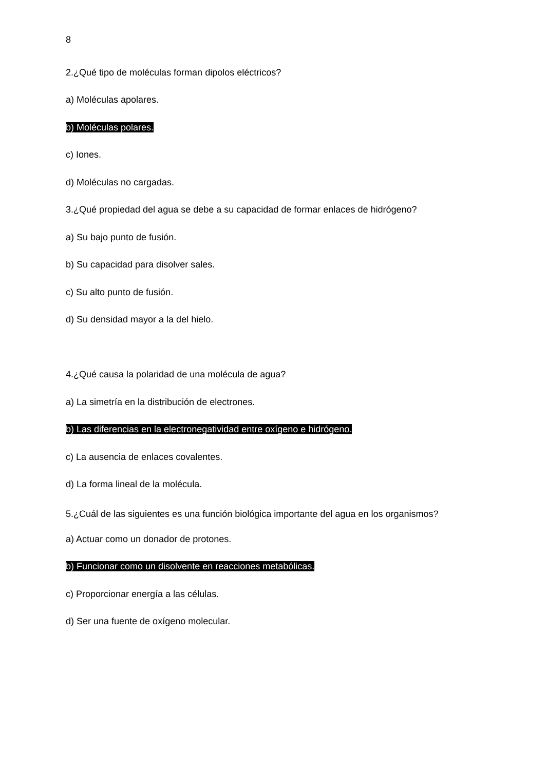8
2.¿Qué tipo de moléculas forman dipolos eléctricos?
a) Moléculas apolares.
b) Moléculas polares.
c) Iones.
d) Moléculas no cargadas.
3.¿Qué propiedad del agua se debe a su capacidad de formar enlaces de hidrógeno?
a) Su bajo punto de fusión.
b) Su capacidad para disolver sales.
c) Su alto punto de fusión.
d) Su densidad mayor a la del hielo.
4.¿Qué causa la polaridad de una molécula de agua?
a) La simetría en la distribución de electrones.
b) Las diferencias en la electronegatividad entre oxígeno e hidrógeno.
c) La ausencia de enlaces covalentes.
d) La forma lineal de la molécula.
5.¿Cuál de las siguientes es una función biológica importante del agua en los organismos?
a) Actuar como un donador de protones.
b) Funcionar como un disolvente en reacciones metabólicas.
c) Proporcionar energía a las células.
d) Ser una fuente de oxígeno molecular.